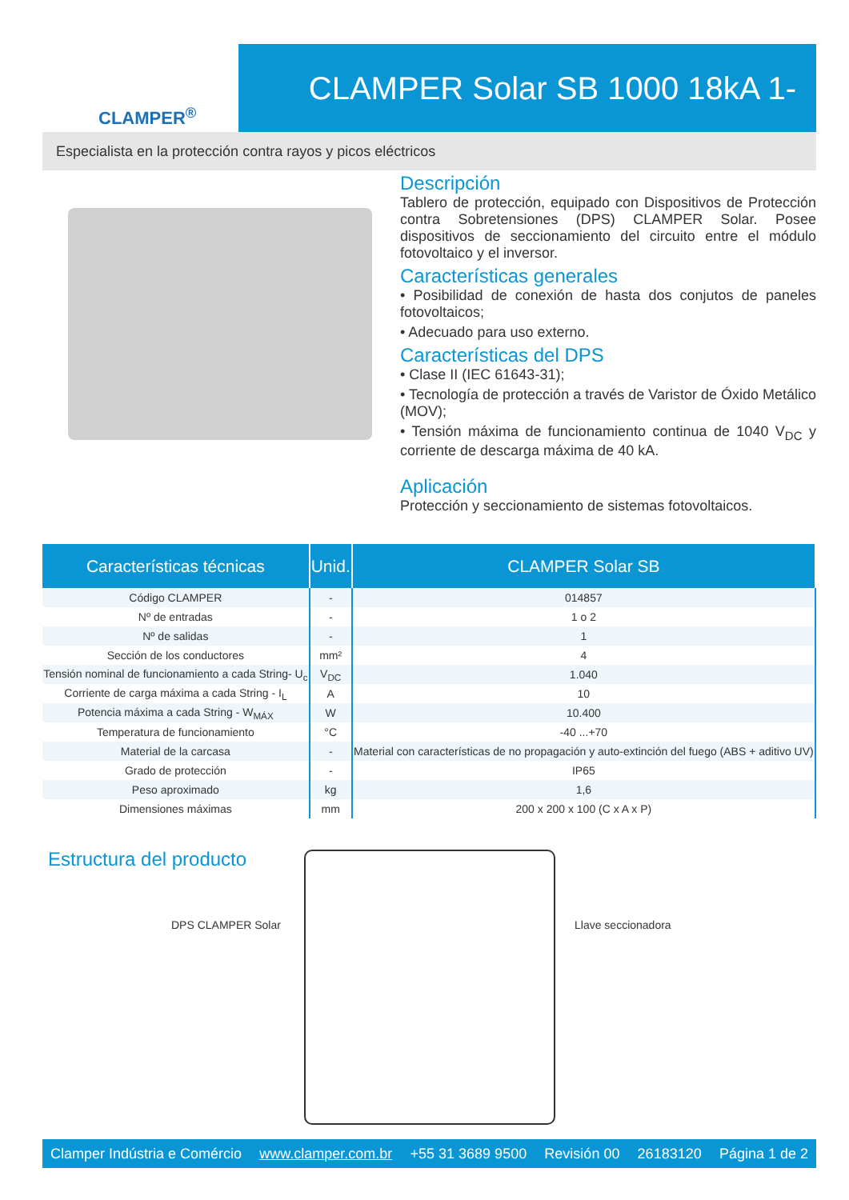CLAMPER<sup>®</sup>
CLAMPER Solar SB 1000 18kA 1-2E/1S
Especialista en la protección contra rayos y picos eléctricos
Descripción
Tablero de protección, equipado con Dispositivos de Protección contra Sobretensiones (DPS) CLAMPER Solar. Posee dispositivos de seccionamiento del circuito entre el módulo fotovoltaico y el inversor.
Características generales
• Posibilidad de conexión de hasta dos conjutos de paneles fotovoltaicos;
• Adecuado para uso externo.
Características del DPS
• Clase II (IEC 61643-31);
• Tecnología de protección a través de Varistor de Óxido Metálico (MOV);
• Tensión máxima de funcionamiento continua de 1040 V<sub>DC</sub> y corriente de descarga máxima de 40 kA.
Aplicación
Protección y seccionamiento de sistemas fotovoltaicos.
| Características técnicas | Unid. | CLAMPER Solar SB |
| --- | --- | --- |
| Código CLAMPER | - | 014857 |
| Nº de entradas | - | 1 o 2 |
| Nº de salidas | - | 1 |
| Sección de los conductores | mm² | 4 |
| Tensión nominal de funcionamiento a cada String- U<sub>c</sub> | V<sub>DC</sub> | 1.040 |
| Corriente de carga máxima a cada String - I<sub>L</sub> | A | 10 |
| Potencia máxima a cada String - W<sub>MÁX</sub> | W | 10.400 |
| Temperatura de funcionamiento | °C | -40 ...+70 |
| Material de la carcasa | - | Material con características de no propagación y auto-extinción del fuego (ABS + aditivo UV) |
| Grado de protección | - | IP65 |
| Peso aproximado | kg | 1,6 |
| Dimensiones máximas | mm | 200 x 200 x 100 (C x A x P) |
Estructura del producto
DPS CLAMPER Solar Llave seccionadora
Clamper Indústria e Comércio www.clamper.com.br +55 31 3689 9500 Revisión 00 26183120 Página 1 de 2